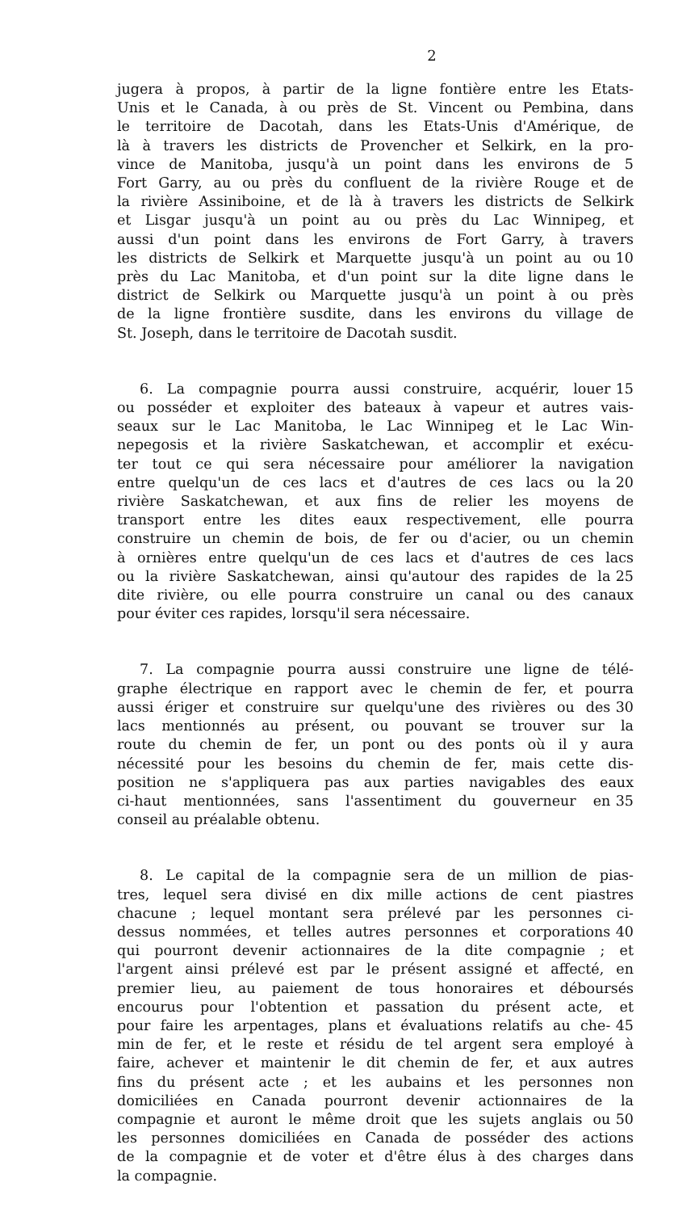2
jugera à propos, à partir de la ligne fontière entre les Etats-
Unis et le Canada, à ou près de St. Vincent ou Pembina, dans
le territoire de Dacotah, dans les Etats-Unis d'Amérique, de
là à travers les districts de Provencher et Selkirk, en la pro-
vince de Manitoba, jusqu'à un point dans les environs de 5
Fort Garry, au ou près du confluent de la rivière Rouge et de
la rivière Assiniboine, et de là à travers les districts de Selkirk
et Lisgar jusqu'à un point au ou près du Lac Winnipeg, et
aussi d'un point dans les environs de Fort Garry, à travers
les districts de Selkirk et Marquette jusqu'à un point au ou 10
près du Lac Manitoba, et d'un point sur la dite ligne dans le
district de Selkirk ou Marquette jusqu'à un point à ou près
de la ligne frontière susdite, dans les environs du village de
St. Joseph, dans le territoire de Dacotah susdit.
6. La compagnie pourra aussi construire, acquérir, louer 15
ou posséder et exploiter des bateaux à vapeur et autres vais-
seaux sur le Lac Manitoba, le Lac Winnipeg et le Lac Win-
nepegosis et la rivière Saskatchewan, et accomplir et exécu-
ter tout ce qui sera nécessaire pour améliorer la navigation
entre quelqu'un de ces lacs et d'autres de ces lacs ou la 20
rivière Saskatchewan, et aux fins de relier les moyens de
transport entre les dites eaux respectivement, elle pourra
construire un chemin de bois, de fer ou d'acier, ou un chemin
à ornières entre quelqu'un de ces lacs et d'autres de ces lacs
ou la rivière Saskatchewan, ainsi qu'autour des rapides de la 25
dite rivière, ou elle pourra construire un canal ou des canaux
pour éviter ces rapides, lorsqu'il sera nécessaire.
7. La compagnie pourra aussi construire une ligne de télé-
graphe électrique en rapport avec le chemin de fer, et pourra
aussi ériger et construire sur quelqu'une des rivières ou des 30
lacs mentionnés au présent, ou pouvant se trouver sur la
route du chemin de fer, un pont ou des ponts où il y aura
nécessité pour les besoins du chemin de fer, mais cette dis-
position ne s'appliquera pas aux parties navigables des eaux
ci-haut mentionnées, sans l'assentiment du gouverneur en 35
conseil au préalable obtenu.
8. Le capital de la compagnie sera de un million de pias-
tres, lequel sera divisé en dix mille actions de cent piastres
chacune ; lequel montant sera prélevé par les personnes ci-
dessus nommées, et telles autres personnes et corporations 40
qui pourront devenir actionnaires de la dite compagnie ; et
l'argent ainsi prélevé est par le présent assigné et affecté, en
premier lieu, au paiement de tous honoraires et déboursés
encourus pour l'obtention et passation du présent acte, et
pour faire les arpentages, plans et évaluations relatifs au che- 45
min de fer, et le reste et résidu de tel argent sera employé à
faire, achever et maintenir le dit chemin de fer, et aux autres
fins du présent acte ; et les aubains et les personnes non
domiciliées en Canada pourront devenir actionnaires de la
compagnie et auront le même droit que les sujets anglais ou 50
les personnes domiciliées en Canada de posséder des actions
de la compagnie et de voter et d'être élus à des charges dans
la compagnie.